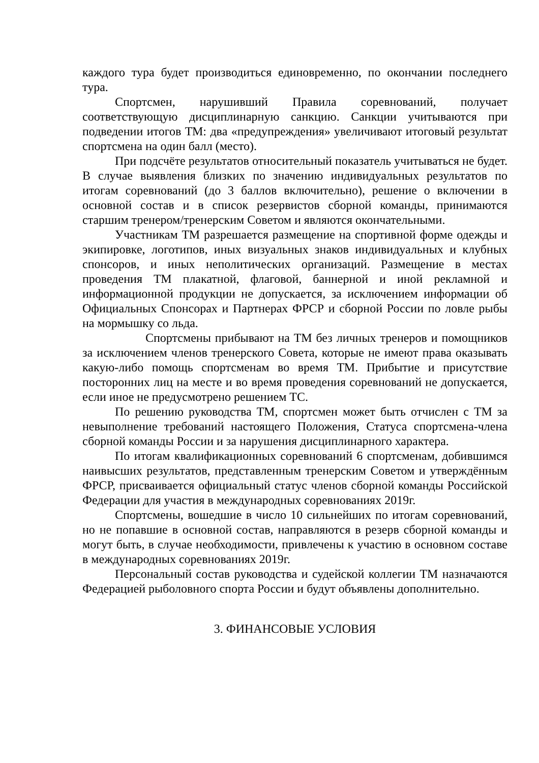каждого тура будет производиться единовременно, по окончании последнего тура.
Спортсмен, нарушивший Правила соревнований, получает соответствующую дисциплинарную санкцию. Санкции учитываются при подведении итогов ТМ: два «предупреждения» увеличивают итоговый результат спортсмена на один балл (место).
При подсчёте результатов относительный показатель учитываться не будет. В случае выявления близких по значению индивидуальных результатов по итогам соревнований (до 3 баллов включительно), решение о включении в основной состав и в список резервистов сборной команды, принимаются старшим тренером/тренерским Советом и являются окончательными.
Участникам ТМ разрешается размещение на спортивной форме одежды и экипировке, логотипов, иных визуальных знаков индивидуальных и клубных спонсоров, и иных неполитических организаций. Размещение в местах проведения ТМ плакатной, флаговой, баннерной и иной рекламной и информационной продукции не допускается, за исключением информации об Официальных Спонсорах и Партнерах ФРСР и сборной России по ловле рыбы на мормышку со льда.
Спортсмены прибывают на ТМ без личных тренеров и помощников за исключением членов тренерского Совета, которые не имеют права оказывать какую-либо помощь спортсменам во время ТМ. Прибытие и присутствие посторонних лиц на месте и во время проведения соревнований не допускается, если иное не предусмотрено решением ТС.
По решению руководства ТМ, спортсмен может быть отчислен с ТМ за невыполнение требований настоящего Положения, Статуса спортсмена-члена сборной команды России и за нарушения дисциплинарного характера.
По итогам квалификационных соревнований 6 спортсменам, добившимся наивысших результатов, представленным тренерским Советом и утверждённым ФРСР, присваивается официальный статус членов сборной команды Российской Федерации для участия в международных соревнованиях 2019г.
Спортсмены, вошедшие в число 10 сильнейших по итогам соревнований, но не попавшие в основной состав, направляются в резерв сборной команды и могут быть, в случае необходимости, привлечены к участию в основном составе в международных соревнованиях 2019г.
Персональный состав руководства и судейской коллегии ТМ назначаются Федерацией рыболовного спорта России и будут объявлены дополнительно.
3. ФИНАНСОВЫЕ УСЛОВИЯ